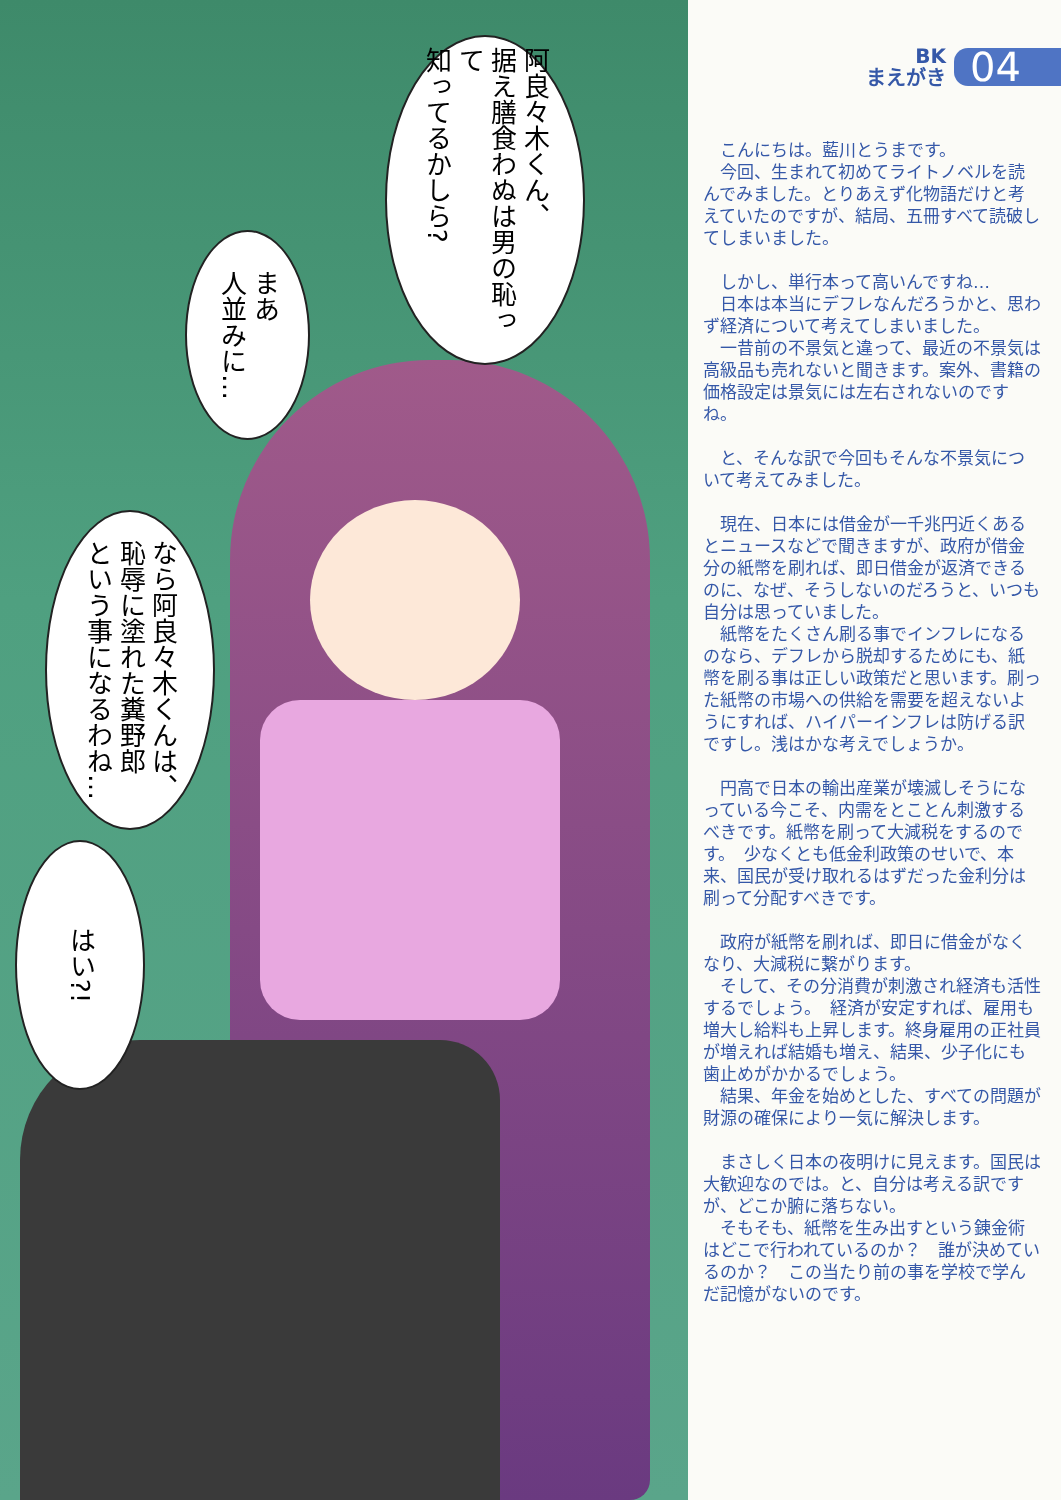阿良々木くん、
据え膳食わぬは男の恥って
知ってるかしら?
まあ
人並みに…
なら阿良々木くんは、
恥辱に塗れた糞野郎
という事になるわね…
はい?!
BK
まえがき
04
　こんにちは。藍川とうまです。
　今回、生まれて初めてライトノベルを読んでみました。とりあえず化物語だけと考えていたのですが、結局、五冊すべて読破してしまいました。
　しかし、単行本って高いんですね…
　日本は本当にデフレなんだろうかと、思わず経済について考えてしまいました。
　一昔前の不景気と違って、最近の不景気は高級品も売れないと聞きます。案外、書籍の価格設定は景気には左右されないのですね。
　と、そんな訳で今回もそんな不景気について考えてみました。
　現在、日本には借金が一千兆円近くあるとニュースなどで聞きますが、政府が借金分の紙幣を刷れば、即日借金が返済できるのに、なぜ、そうしないのだろうと、いつも自分は思っていました。
　紙幣をたくさん刷る事でインフレになるのなら、デフレから脱却するためにも、紙幣を刷る事は正しい政策だと思います。刷った紙幣の市場への供給を需要を超えないようにすれば、ハイパーインフレは防げる訳ですし。浅はかな考えでしょうか。
　円高で日本の輸出産業が壊滅しそうになっている今こそ、内需をとことん刺激するべきです。紙幣を刷って大減税をするのです。　少なくとも低金利政策のせいで、本来、国民が受け取れるはずだった金利分は刷って分配すべきです。
　政府が紙幣を刷れば、即日に借金がなくなり、大減税に繋がります。
　そして、その分消費が刺激され経済も活性するでしょう。　経済が安定すれば、雇用も増大し給料も上昇します。終身雇用の正社員が増えれば結婚も増え、結果、少子化にも歯止めがかかるでしょう。
　結果、年金を始めとした、すべての問題が財源の確保により一気に解決します。
　まさしく日本の夜明けに見えます。国民は大歓迎なのでは。と、自分は考える訳ですが、どこか腑に落ちない。
　そもそも、紙幣を生み出すという錬金術はどこで行われているのか？　誰が決めているのか？　この当たり前の事を学校で学んだ記憶がないのです。